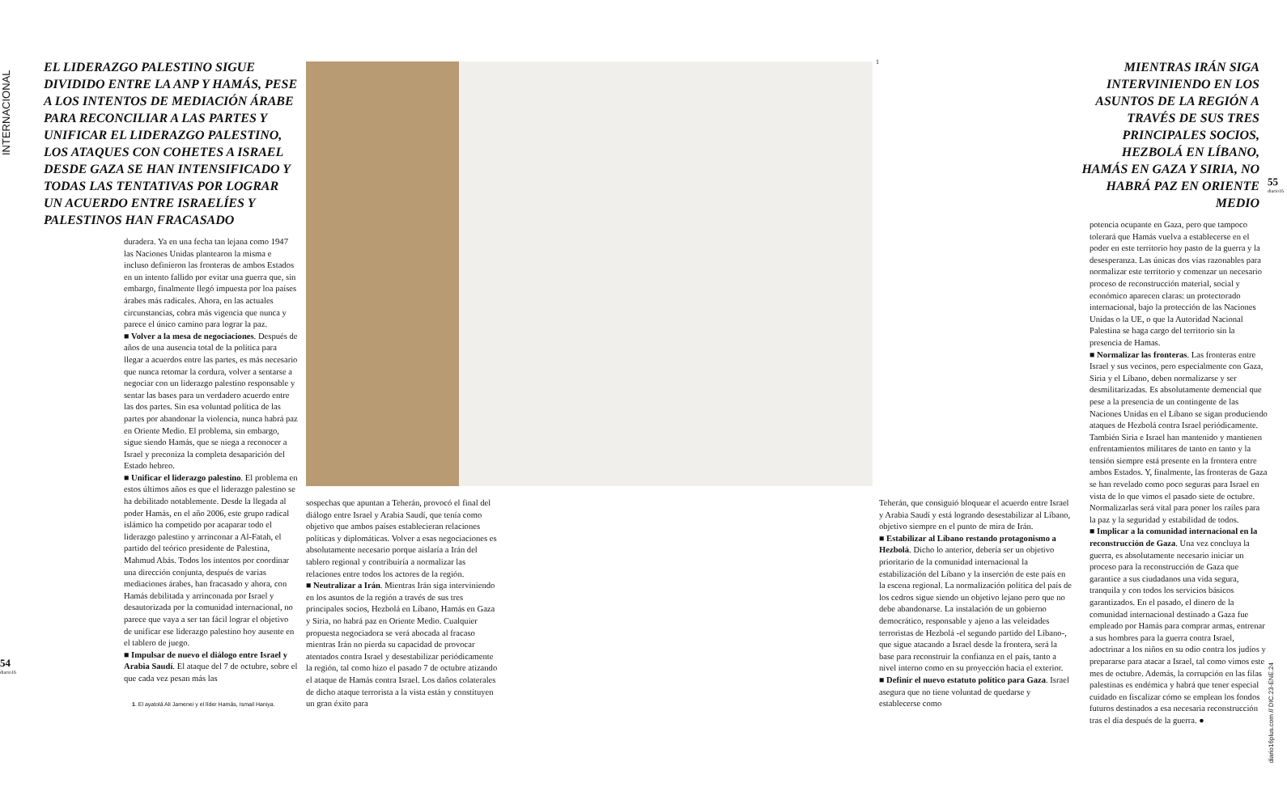INTERNACIONAL
54
diario16
EL LIDERAZGO PALESTINO SIGUE DIVIDIDO ENTRE LA ANP Y HAMÁS, PESE A LOS INTENTOS DE MEDIACIÓN ÁRABE PARA RECONCILIAR A LAS PARTES Y UNIFICAR EL LIDERAZGO PALESTINO, LOS ATAQUES CON COHETES A ISRAEL DESDE GAZA SE HAN INTENSIFICADO Y TODAS LAS TENTATIVAS POR LOGRAR UN ACUERDO ENTRE ISRAELÍES Y PALESTINOS HAN FRACASADO
duradera. Ya en una fecha tan lejana como 1947 las Naciones Unidas plantearon la misma e incluso definieron las fronteras de ambos Estados en un intento fallido por evitar una guerra que, sin embargo, finalmente llegó impuesta por loa países árabes más radicales. Ahora, en las actuales circunstancias, cobra más vigencia que nunca y parece el único camino para lograr la paz.
■ Volver a la mesa de negociaciones. Después de años de una ausencia total de la política para llegar a acuerdos entre las partes, es más necesario que nunca retomar la cordura, volver a sentarse a negociar con un liderazgo palestino responsable y sentar las bases para un verdadero acuerdo entre las dos partes. Sin esa voluntad política de las partes por abandonar la violencia, nunca habrá paz en Oriente Medio. El problema, sin embargo, sigue siendo Hamás, que se niega a reconocer a Israel y preconiza la completa desaparición del Estado hebreo.
■ Unificar el liderazgo palestino. El problema en estos últimos años es que el liderazgo palestino se ha debilitado notablemente. Desde la llegada al poder Hamás, en el año 2006, este grupo radical islámico ha competido por acaparar todo el liderazgo palestino y arrinconar a Al-Fatah, el partido del teórico presidente de Palestina, Mahmud Abás. Todos los intentos por coordinar una dirección conjunta, después de varias mediaciones árabes, han fracasado y ahora, con Hamás debilitada y arrinconada por Israel y desautorizada por la comunidad internacional, no parece que vaya a ser tan fácil lograr el objetivo de unificar ese liderazgo palestino hoy ausente en el tablero de juego.
■ Impulsar de nuevo el diálogo entre Israel y Arabia Saudí. El ataque del 7 de octubre, sobre el que cada vez pesan más las
1. El ayatolá Ali Jamenei y el líder Hamás, Ismail Haniya.
sospechas que apuntan a Teherán, provocó el final del diálogo entre Israel y Arabia Saudí, que tenía como objetivo que ambos países establecieran relaciones políticas y diplomáticas. Volver a esas negociaciones es absolutamente necesario porque aislaría a Irán del tablero regional y contribuiría a normalizar las relaciones entre todos los actores de la región.
■ Neutralizar a Irán. Mientras Irán siga interviniendo en los asuntos de la región a través de sus tres principales socios, Hezbolá en Líbano, Hamás en Gaza y Siria, no habrá paz en Oriente Medio. Cualquier propuesta negociadora se verá abocada al fracaso mientras Irán no pierda su capacidad de provocar atentados contra Israel y desestabilizar periódicamente la región, tal como hizo el pasado 7 de octubre atizando el ataque de Hamás contra Israel. Los daños colaterales de dicho ataque terrorista a la vista están y constituyen un gran éxito para
1
Teherán, que consiguió bloquear el acuerdo entre Israel y Arabia Saudí y está logrando desestabilizar al Líbano, objetivo siempre en el punto de mira de Irán.
■ Estabilizar al Líbano restando protagonismo a Hezbolá. Dicho lo anterior, debería ser un objetivo prioritario de la comunidad internacional la estabilización del Líbano y la inserción de este país en la escena regional. La normalización política del país de los cedros sigue siendo un objetivo lejano pero que no debe abandonarse. La instalación de un gobierno democrático, responsable y ajeno a las veleidades terroristas de Hezbolá -el segundo partido del Líbano-, que sigue atacando a Israel desde la frontera, será la base para reconstruir la confianza en el país, tanto a nivel interno como en su proyección hacia el exterior.
■ Definir el nuevo estatuto político para Gaza. Israel asegura que no tiene voluntad de quedarse y establecerse como
MIENTRAS IRÁN SIGA INTERVINIENDO EN LOS ASUNTOS DE LA REGIÓN A TRAVÉS DE SUS TRES PRINCIPALES SOCIOS, HEZBOLÁ EN LÍBANO, HAMÁS EN GAZA Y SIRIA, NO HABRÁ PAZ EN ORIENTE MEDIO
potencia ocupante en Gaza, pero que tampoco tolerará que Hamás vuelva a establecerse en el poder en este territorio hoy pasto de la guerra y la desesperanza. Las únicas dos vías razonables para normalizar este territorio y comenzar un necesario proceso de reconstrucción material, social y económico aparecen claras: un protectorado internacional, bajo la protección de las Naciones Unidas o la UE, o que la Autoridad Nacional Palestina se haga cargo del territorio sin la presencia de Hamas.
■ Normalizar las fronteras. Las fronteras entre Israel y sus vecinos, pero especialmente con Gaza, Siria y el Líbano, deben normalizarse y ser desmilitarizadas. Es absolutamente demencial que pese a la presencia de un contingente de las Naciones Unidas en el Líbano se sigan produciendo ataques de Hezbolá contra Israel periódicamente. También Siria e Israel han mantenido y mantienen enfrentamientos militares de tanto en tanto y la tensión siempre está presente en la frontera entre ambos Estados. Y, finalmente, las fronteras de Gaza se han revelado como poco seguras para Israel en vista de lo que vimos el pasado siete de octubre. Normalizarlas será vital para poner los raíles para la paz y la seguridad y estabilidad de todos.
■ Implicar a la comunidad internacional en la reconstrucción de Gaza. Una vez concluya la guerra, es absolutamente necesario iniciar un proceso para la reconstrucción de Gaza que garantice a sus ciudadanos una vida segura, tranquila y con todos los servicios básicos garantizados. En el pasado, el dinero de la comunidad internacional destinado a Gaza fue empleado por Hamás para comprar armas, entrenar a sus hombres para la guerra contra Israel, adoctrinar a los niños en su odio contra los judíos y prepararse para atacar a Israel, tal como vimos este mes de octubre. Además, la corrupción en las filas palestinas es endémica y habrá que tener especial cuidado en fiscalizar cómo se emplean los fondos futuros destinados a esa necesaria reconstrucción tras el día después de la guerra. ●
55
diario16
diario16plus.com // DIC.23-ENE.24